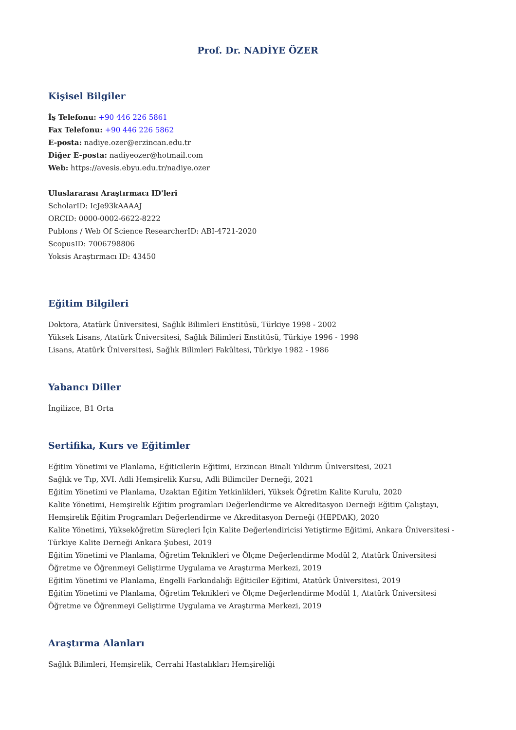Prof. Dr. NADİYE ÖZER
Kişisel Bilgiler
İş Telefonu: +90 446 226 5861
Fax Telefonu: +90 446 226 5862
E-posta: nadiye.ozer@erzincan.edu.tr
Diğer E-posta: nadiyeozer@hotmail.com
Web: https://avesis.ebyu.edu.tr/nadiye.ozer
Uluslararası Araştırmacı ID'leri
ScholarID: IcJe93kAAAAJ
ORCID: 0000-0002-6622-8222
Publons / Web Of Science ResearcherID: ABI-4721-2020
ScopusID: 7006798806
Yoksis Araştırmacı ID: 43450
Eğitim Bilgileri
Doktora, Atatürk Üniversitesi, Sağlık Bilimleri Enstitüsü, Türkiye 1998 - 2002
Yüksek Lisans, Atatürk Üniversitesi, Sağlık Bilimleri Enstitüsü, Türkiye 1996 - 1998
Lisans, Atatürk Üniversitesi, Sağlık Bilimleri Fakültesi, Türkiye 1982 - 1986
Yabancı Diller
İngilizce, B1 Orta
Sertifika, Kurs ve Eğitimler
Eğitim Yönetimi ve Planlama, Eğiticilerin Eğitimi, Erzincan Binali Yıldırım Üniversitesi, 2021
Sağlık ve Tıp, XVI. Adli Hemşirelik Kursu, Adli Bilimciler Derneği, 2021
Eğitim Yönetimi ve Planlama, Uzaktan Eğitim Yetkinlikleri, Yüksek Öğretim Kalite Kurulu, 2020
Kalite Yönetimi, Hemşirelik Eğitim programları Değerlendirme ve Akreditasyon Derneği Eğitim Çalıştayı, Hemşirelik Eğitim Programları Değerlendirme ve Akreditasyon Derneği (HEPDAK), 2020
Kalite Yönetimi, Yükseköğretim Süreçleri İçin Kalite Değerlendiricisi Yetiştirme Eğitimi, Ankara Üniversitesi - Türkiye Kalite Derneği Ankara Şubesi, 2019
Eğitim Yönetimi ve Planlama, Öğretim Teknikleri ve Ölçme Değerlendirme Modül 2, Atatürk Üniversitesi Öğretme ve Öğrenmeyi Geliştirme Uygulama ve Araştırma Merkezi, 2019
Eğitim Yönetimi ve Planlama, Engelli Farkındalığı Eğiticiler Eğitimi, Atatürk Üniversitesi, 2019
Eğitim Yönetimi ve Planlama, Öğretim Teknikleri ve Ölçme Değerlendirme Modül 1, Atatürk Üniversitesi Öğretme ve Öğrenmeyi Geliştirme Uygulama ve Araştırma Merkezi, 2019
Araştırma Alanları
Sağlık Bilimleri, Hemşirelik, Cerrahi Hastalıkları Hemşireliği